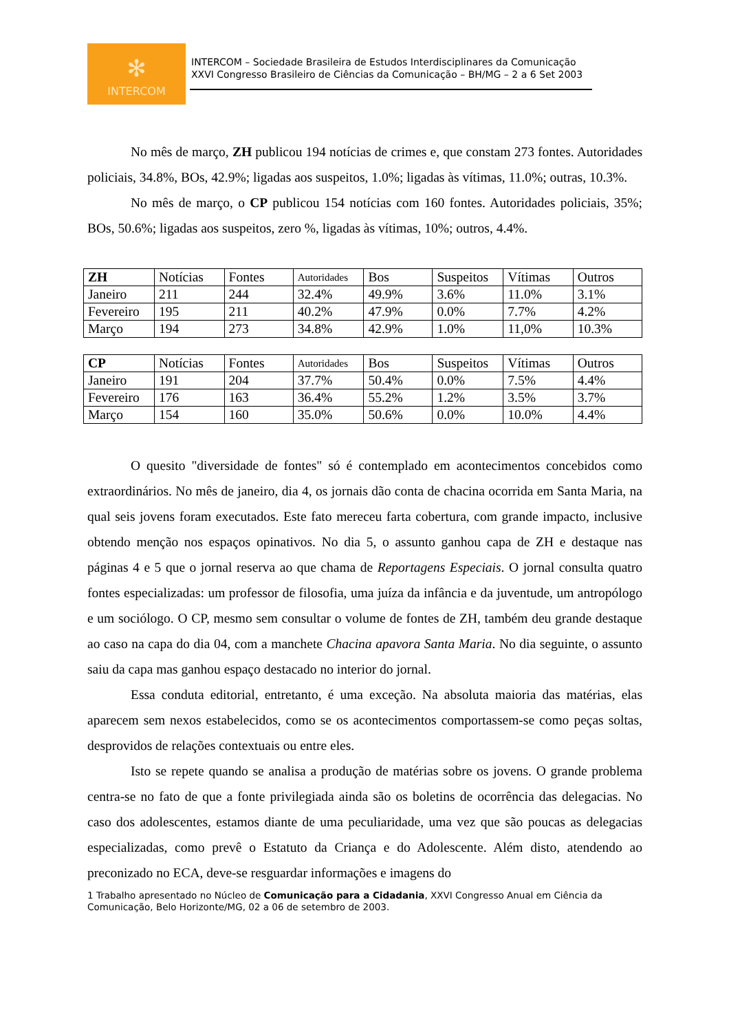✻
INTERCOM
INTERCOM – Sociedade Brasileira de Estudos Interdisciplinares da Comunicação
XXVI Congresso Brasileiro de Ciências da Comunicação – BH/MG – 2 a 6 Set 2003
No mês de março, ZH publicou 194 notícias de crimes e, que constam 273 fontes. Autoridades policiais, 34.8%, BOs, 42.9%; ligadas aos suspeitos, 1.0%; ligadas às vítimas, 11.0%; outras, 10.3%.
No mês de março, o CP publicou 154 notícias com 160 fontes. Autoridades policiais, 35%; BOs, 50.6%; ligadas aos suspeitos, zero %, ligadas às vítimas, 10%; outros, 4.4%.
| ZH | Notícias | Fontes | Autoridades | Bos | Suspeitos | Vítimas | Outros |
| Janeiro | 211 | 244 | 32.4% | 49.9% | 3.6% | 11.0% | 3.1% |
| Fevereiro | 195 | 211 | 40.2% | 47.9% | 0.0% | 7.7% | 4.2% |
| Março | 194 | 273 | 34.8% | 42.9% | 1.0% | 11,0% | 10.3% |
| CP | Notícias | Fontes | Autoridades | Bos | Suspeitos | Vítimas | Outros |
| Janeiro | 191 | 204 | 37.7% | 50.4% | 0.0% | 7.5% | 4.4% |
| Fevereiro | 176 | 163 | 36.4% | 55.2% | 1.2% | 3.5% | 3.7% |
| Março | 154 | 160 | 35.0% | 50.6% | 0.0% | 10.0% | 4.4% |
O quesito "diversidade de fontes" só é contemplado em acontecimentos concebidos como extraordinários. No mês de janeiro, dia 4, os jornais dão conta de chacina ocorrida em Santa Maria, na qual seis jovens foram executados. Este fato mereceu farta cobertura, com grande impacto, inclusive obtendo menção nos espaços opinativos. No dia 5, o assunto ganhou capa de ZH e destaque nas páginas 4 e 5 que o jornal reserva ao que chama de Reportagens Especiais. O jornal consulta quatro fontes especializadas: um professor de filosofia, uma juíza da infância e da juventude, um antropólogo e um sociólogo. O CP, mesmo sem consultar o volume de fontes de ZH, também deu grande destaque ao caso na capa do dia 04, com a manchete Chacina apavora Santa Maria. No dia seguinte, o assunto saiu da capa mas ganhou espaço destacado no interior do jornal.
Essa conduta editorial, entretanto, é uma exceção. Na absoluta maioria das matérias, elas aparecem sem nexos estabelecidos, como se os acontecimentos comportassem-se como peças soltas, desprovidos de relações contextuais ou entre eles.
Isto se repete quando se analisa a produção de matérias sobre os jovens. O grande problema centra-se no fato de que a fonte privilegiada ainda são os boletins de ocorrência das delegacias. No caso dos adolescentes, estamos diante de uma peculiaridade, uma vez que são poucas as delegacias especializadas, como prevê o Estatuto da Criança e do Adolescente. Além disto, atendendo ao preconizado no ECA, deve-se resguardar informações e imagens do
1 Trabalho apresentado no Núcleo de Comunicação para a Cidadania, XXVI Congresso Anual em Ciência da Comunicação, Belo Horizonte/MG, 02 a 06 de setembro de 2003.